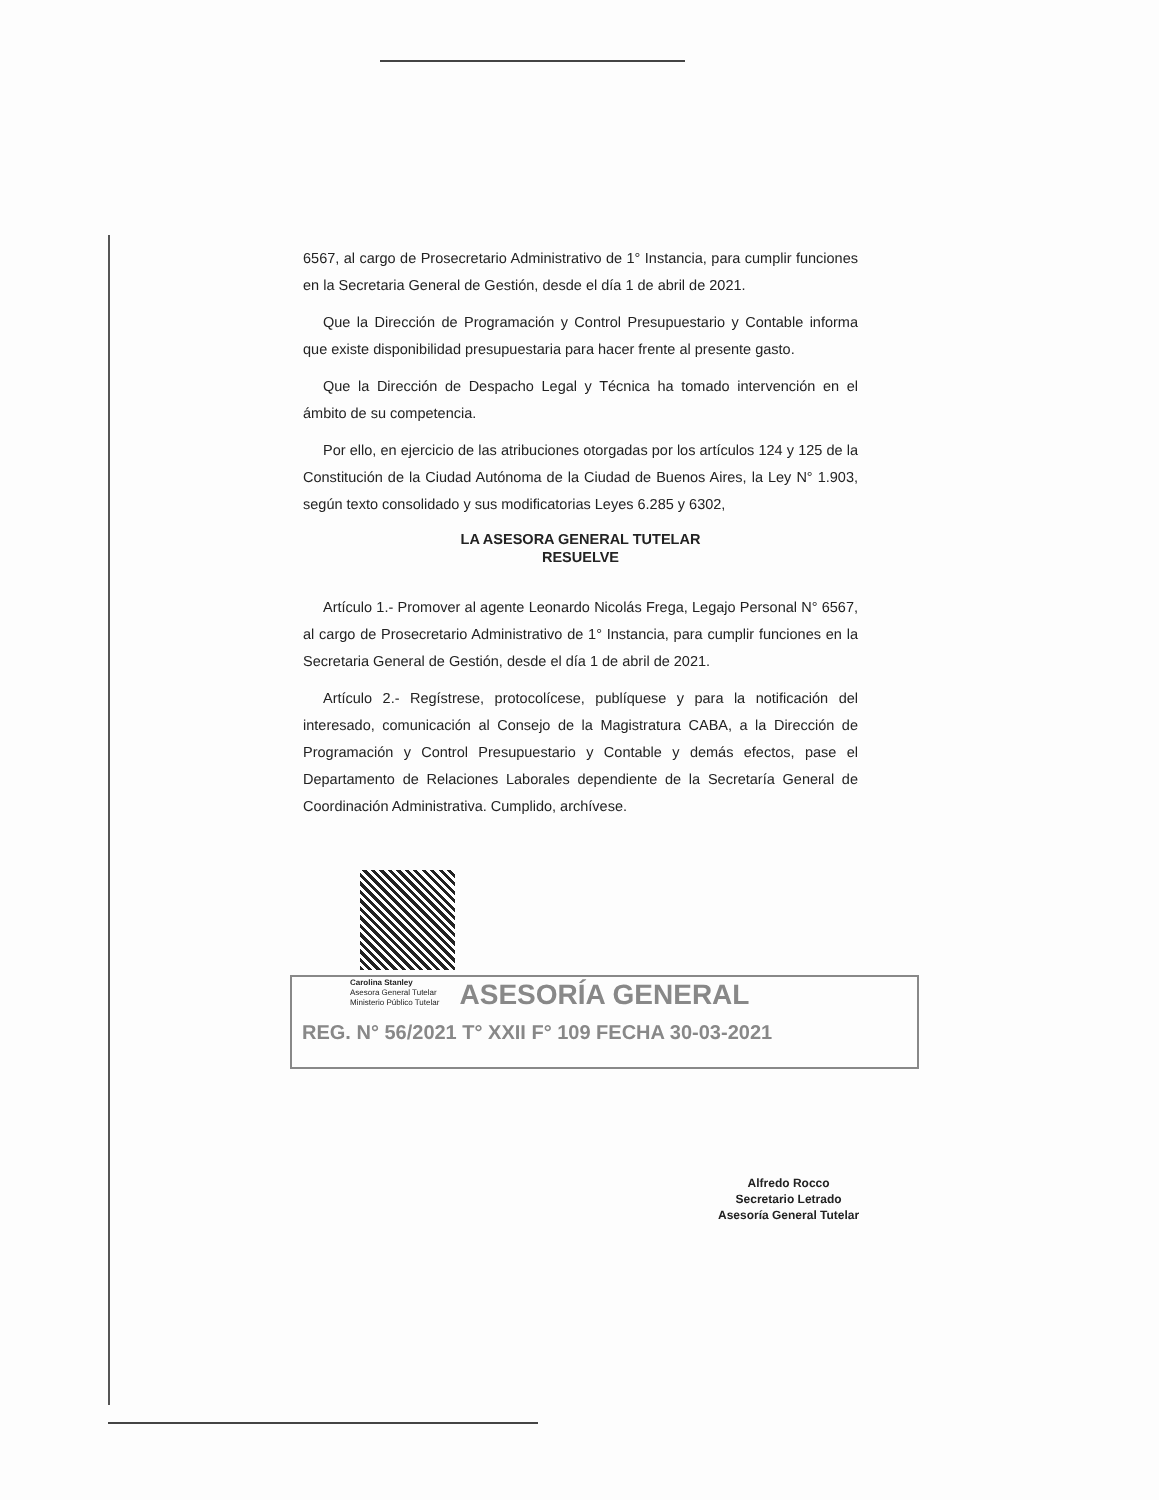6567, al cargo de Prosecretario Administrativo de 1° Instancia, para cumplir funciones en la Secretaria General de Gestión, desde el día 1 de abril de 2021.
Que la Dirección de Programación y Control Presupuestario y Contable informa que existe disponibilidad presupuestaria para hacer frente al presente gasto.
Que la Dirección de Despacho Legal y Técnica ha tomado intervención en el ámbito de su competencia.
Por ello, en ejercicio de las atribuciones otorgadas por los artículos 124 y 125 de la Constitución de la Ciudad Autónoma de la Ciudad de Buenos Aires, la Ley N° 1.903, según texto consolidado y sus modificatorias Leyes 6.285 y 6302,
LA ASESORA GENERAL TUTELAR
RESUELVE
Artículo 1.- Promover al agente Leonardo Nicolás Frega, Legajo Personal N° 6567, al cargo de Prosecretario Administrativo de 1° Instancia, para cumplir funciones en la Secretaria General de Gestión, desde el día 1 de abril de 2021.
Artículo 2.- Regístrese, protocolícese, publíquese y para la notificación del interesado, comunicación al Consejo de la Magistratura CABA, a la Dirección de Programación y Control Presupuestario y Contable y demás efectos, pase el Departamento de Relaciones Laborales dependiente de la Secretaría General de Coordinación Administrativa. Cumplido, archívese.
Carolina Stanley
Asesora General Tutelar
Ministerio Público Tutelar
ASESORÍA GENERAL
REG. N° 56/2021 T° XXII F° 109 FECHA 30-03-2021
Alfredo Rocco
Secretario Letrado
Asesoría General Tutelar